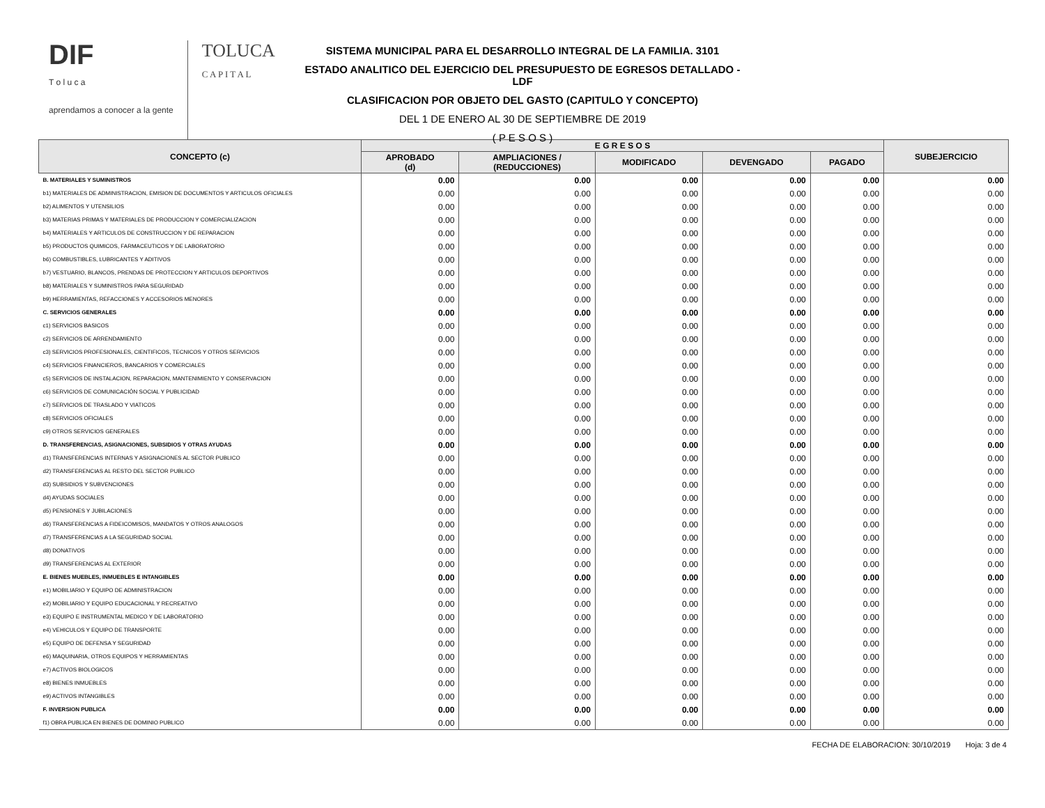DIF
T o l u c a
aprendamos a conocer a la gente
TOLUCA
C A P I T A L
SISTEMA MUNICIPAL PARA EL DESARROLLO INTEGRAL DE LA FAMILIA. 3101
ESTADO ANALITICO DEL EJERCICIO DEL PRESUPUESTO DE EGRESOS DETALLADO - LDF
CLASIFICACION POR OBJETO DEL GASTO (CAPITULO Y CONCEPTO)
DEL 1 DE ENERO AL 30 DE SEPTIEMBRE DE 2019
( P E S O S )
| CONCEPTO (c) | E G R E S O S | | | | | SUBEJERCICIO |
| --- | --- | --- | --- | --- | --- | --- |
| | APROBADO (d) | AMPLIACIONES / (REDUCCIONES) | MODIFICADO | DEVENGADO | PAGADO | |
| B. MATERIALES Y SUMINISTROS | 0.00 | 0.00 | 0.00 | 0.00 | 0.00 | 0.00 |
| b1) MATERIALES DE ADMINISTRACION, EMISION DE DOCUMENTOS Y ARTICULOS OFICIALES | 0.00 | 0.00 | 0.00 | 0.00 | 0.00 | 0.00 |
| b2) ALIMENTOS Y UTENSILIOS | 0.00 | 0.00 | 0.00 | 0.00 | 0.00 | 0.00 |
| b3) MATERIAS PRIMAS Y MATERIALES DE PRODUCCION Y COMERCIALIZACION | 0.00 | 0.00 | 0.00 | 0.00 | 0.00 | 0.00 |
| b4) MATERIALES Y ARTICULOS DE CONSTRUCCION Y DE REPARACION | 0.00 | 0.00 | 0.00 | 0.00 | 0.00 | 0.00 |
| b5) PRODUCTOS QUIMICOS, FARMACEUTICOS Y DE LABORATORIO | 0.00 | 0.00 | 0.00 | 0.00 | 0.00 | 0.00 |
| b6) COMBUSTIBLES, LUBRICANTES Y ADITIVOS | 0.00 | 0.00 | 0.00 | 0.00 | 0.00 | 0.00 |
| b7) VESTUARIO, BLANCOS, PRENDAS DE PROTECCION Y ARTICULOS DEPORTIVOS | 0.00 | 0.00 | 0.00 | 0.00 | 0.00 | 0.00 |
| b8) MATERIALES Y SUMINISTROS PARA SEGURIDAD | 0.00 | 0.00 | 0.00 | 0.00 | 0.00 | 0.00 |
| b9) HERRAMIENTAS, REFACCIONES Y ACCESORIOS MENORES | 0.00 | 0.00 | 0.00 | 0.00 | 0.00 | 0.00 |
| C. SERVICIOS GENERALES | 0.00 | 0.00 | 0.00 | 0.00 | 0.00 | 0.00 |
| c1) SERVICIOS BASICOS | 0.00 | 0.00 | 0.00 | 0.00 | 0.00 | 0.00 |
| c2) SERVICIOS DE ARRENDAMIENTO | 0.00 | 0.00 | 0.00 | 0.00 | 0.00 | 0.00 |
| c3) SERVICIOS PROFESIONALES, CIENTIFICOS, TECNICOS Y OTROS SERVICIOS | 0.00 | 0.00 | 0.00 | 0.00 | 0.00 | 0.00 |
| c4) SERVICIOS FINANCIEROS, BANCARIOS Y COMERCIALES | 0.00 | 0.00 | 0.00 | 0.00 | 0.00 | 0.00 |
| c5) SERVICIOS DE INSTALACION, REPARACION, MANTENIMIENTO Y CONSERVACION | 0.00 | 0.00 | 0.00 | 0.00 | 0.00 | 0.00 |
| c6) SERVICIOS DE COMUNICACIÓN SOCIAL Y PUBLICIDAD | 0.00 | 0.00 | 0.00 | 0.00 | 0.00 | 0.00 |
| c7) SERVICIOS DE TRASLADO Y VIATICOS | 0.00 | 0.00 | 0.00 | 0.00 | 0.00 | 0.00 |
| c8) SERVICIOS OFICIALES | 0.00 | 0.00 | 0.00 | 0.00 | 0.00 | 0.00 |
| c9) OTROS SERVICIOS GENERALES | 0.00 | 0.00 | 0.00 | 0.00 | 0.00 | 0.00 |
| D. TRANSFERENCIAS, ASIGNACIONES, SUBSIDIOS Y OTRAS AYUDAS | 0.00 | 0.00 | 0.00 | 0.00 | 0.00 | 0.00 |
| d1) TRANSFERENCIAS INTERNAS Y ASIGNACIONES AL SECTOR PUBLICO | 0.00 | 0.00 | 0.00 | 0.00 | 0.00 | 0.00 |
| d2) TRANSFERENCIAS AL RESTO DEL SECTOR PUBLICO | 0.00 | 0.00 | 0.00 | 0.00 | 0.00 | 0.00 |
| d3) SUBSIDIOS Y SUBVENCIONES | 0.00 | 0.00 | 0.00 | 0.00 | 0.00 | 0.00 |
| d4) AYUDAS SOCIALES | 0.00 | 0.00 | 0.00 | 0.00 | 0.00 | 0.00 |
| d5) PENSIONES Y JUBILACIONES | 0.00 | 0.00 | 0.00 | 0.00 | 0.00 | 0.00 |
| d6) TRANSFERENCIAS A FIDEICOMISOS, MANDATOS Y OTROS ANALOGOS | 0.00 | 0.00 | 0.00 | 0.00 | 0.00 | 0.00 |
| d7) TRANSFERENCIAS A LA SEGURIDAD SOCIAL | 0.00 | 0.00 | 0.00 | 0.00 | 0.00 | 0.00 |
| d8) DONATIVOS | 0.00 | 0.00 | 0.00 | 0.00 | 0.00 | 0.00 |
| d9) TRANSFERENCIAS AL EXTERIOR | 0.00 | 0.00 | 0.00 | 0.00 | 0.00 | 0.00 |
| E. BIENES MUEBLES, INMUEBLES E INTANGIBLES | 0.00 | 0.00 | 0.00 | 0.00 | 0.00 | 0.00 |
| e1) MOBILIARIO Y EQUIPO DE ADMINISTRACION | 0.00 | 0.00 | 0.00 | 0.00 | 0.00 | 0.00 |
| e2) MOBILIARIO Y EQUIPO EDUCACIONAL Y RECREATIVO | 0.00 | 0.00 | 0.00 | 0.00 | 0.00 | 0.00 |
| e3) EQUIPO E INSTRUMENTAL MEDICO Y DE LABORATORIO | 0.00 | 0.00 | 0.00 | 0.00 | 0.00 | 0.00 |
| e4) VEHICULOS Y EQUIPO DE TRANSPORTE | 0.00 | 0.00 | 0.00 | 0.00 | 0.00 | 0.00 |
| e5) EQUIPO DE DEFENSA Y SEGURIDAD | 0.00 | 0.00 | 0.00 | 0.00 | 0.00 | 0.00 |
| e6) MAQUINARIA, OTROS EQUIPOS Y HERRAMIENTAS | 0.00 | 0.00 | 0.00 | 0.00 | 0.00 | 0.00 |
| e7) ACTIVOS BIOLOGICOS | 0.00 | 0.00 | 0.00 | 0.00 | 0.00 | 0.00 |
| e8) BIENES INMUEBLES | 0.00 | 0.00 | 0.00 | 0.00 | 0.00 | 0.00 |
| e9) ACTIVOS INTANGIBLES | 0.00 | 0.00 | 0.00 | 0.00 | 0.00 | 0.00 |
| F. INVERSION PUBLICA | 0.00 | 0.00 | 0.00 | 0.00 | 0.00 | 0.00 |
| f1) OBRA PUBLICA EN BIENES DE DOMINIO PUBLICO | 0.00 | 0.00 | 0.00 | 0.00 | 0.00 | 0.00 |
FECHA DE ELABORACION: 30/10/2019 Hoja: 3 de 4